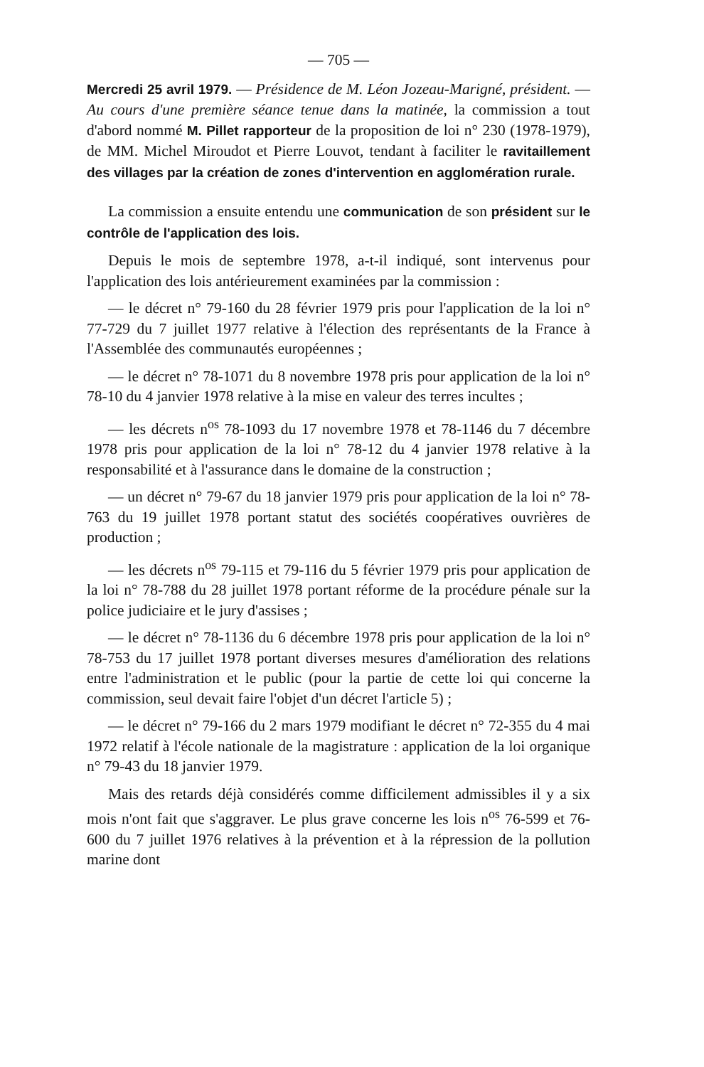— 705 —
Mercredi 25 avril 1979. — Présidence de M. Léon Jozeau-Marigné, président. — Au cours d'une première séance tenue dans la matinée, la commission a tout d'abord nommé M. Pillet rapporteur de la proposition de loi n° 230 (1978-1979), de MM. Michel Miroudot et Pierre Louvot, tendant à faciliter le ravitaillement des villages par la création de zones d'intervention en agglomération rurale.
La commission a ensuite entendu une communication de son président sur le contrôle de l'application des lois.
Depuis le mois de septembre 1978, a-t-il indiqué, sont intervenus pour l'application des lois antérieurement examinées par la commission :
— le décret n° 79-160 du 28 février 1979 pris pour l'application de la loi n° 77-729 du 7 juillet 1977 relative à l'élection des représentants de la France à l'Assemblée des communautés européennes ;
— le décret n° 78-1071 du 8 novembre 1978 pris pour application de la loi n° 78-10 du 4 janvier 1978 relative à la mise en valeur des terres incultes ;
— les décrets n<sup>os</sup> 78-1093 du 17 novembre 1978 et 78-1146 du 7 décembre 1978 pris pour application de la loi n° 78-12 du 4 janvier 1978 relative à la responsabilité et à l'assurance dans le domaine de la construction ;
— un décret n° 79-67 du 18 janvier 1979 pris pour application de la loi n° 78-763 du 19 juillet 1978 portant statut des sociétés coopératives ouvrières de production ;
— les décrets n<sup>os</sup> 79-115 et 79-116 du 5 février 1979 pris pour application de la loi n° 78-788 du 28 juillet 1978 portant réforme de la procédure pénale sur la police judiciaire et le jury d'assises ;
— le décret n° 78-1136 du 6 décembre 1978 pris pour application de la loi n° 78-753 du 17 juillet 1978 portant diverses mesures d'amélioration des relations entre l'administration et le public (pour la partie de cette loi qui concerne la commission, seul devait faire l'objet d'un décret l'article 5) ;
— le décret n° 79-166 du 2 mars 1979 modifiant le décret n° 72-355 du 4 mai 1972 relatif à l'école nationale de la magistrature : application de la loi organique n° 79-43 du 18 janvier 1979.
Mais des retards déjà considérés comme difficilement admissibles il y a six mois n'ont fait que s'aggraver. Le plus grave concerne les lois n<sup>os</sup> 76-599 et 76-600 du 7 juillet 1976 relatives à la prévention et à la répression de la pollution marine dont